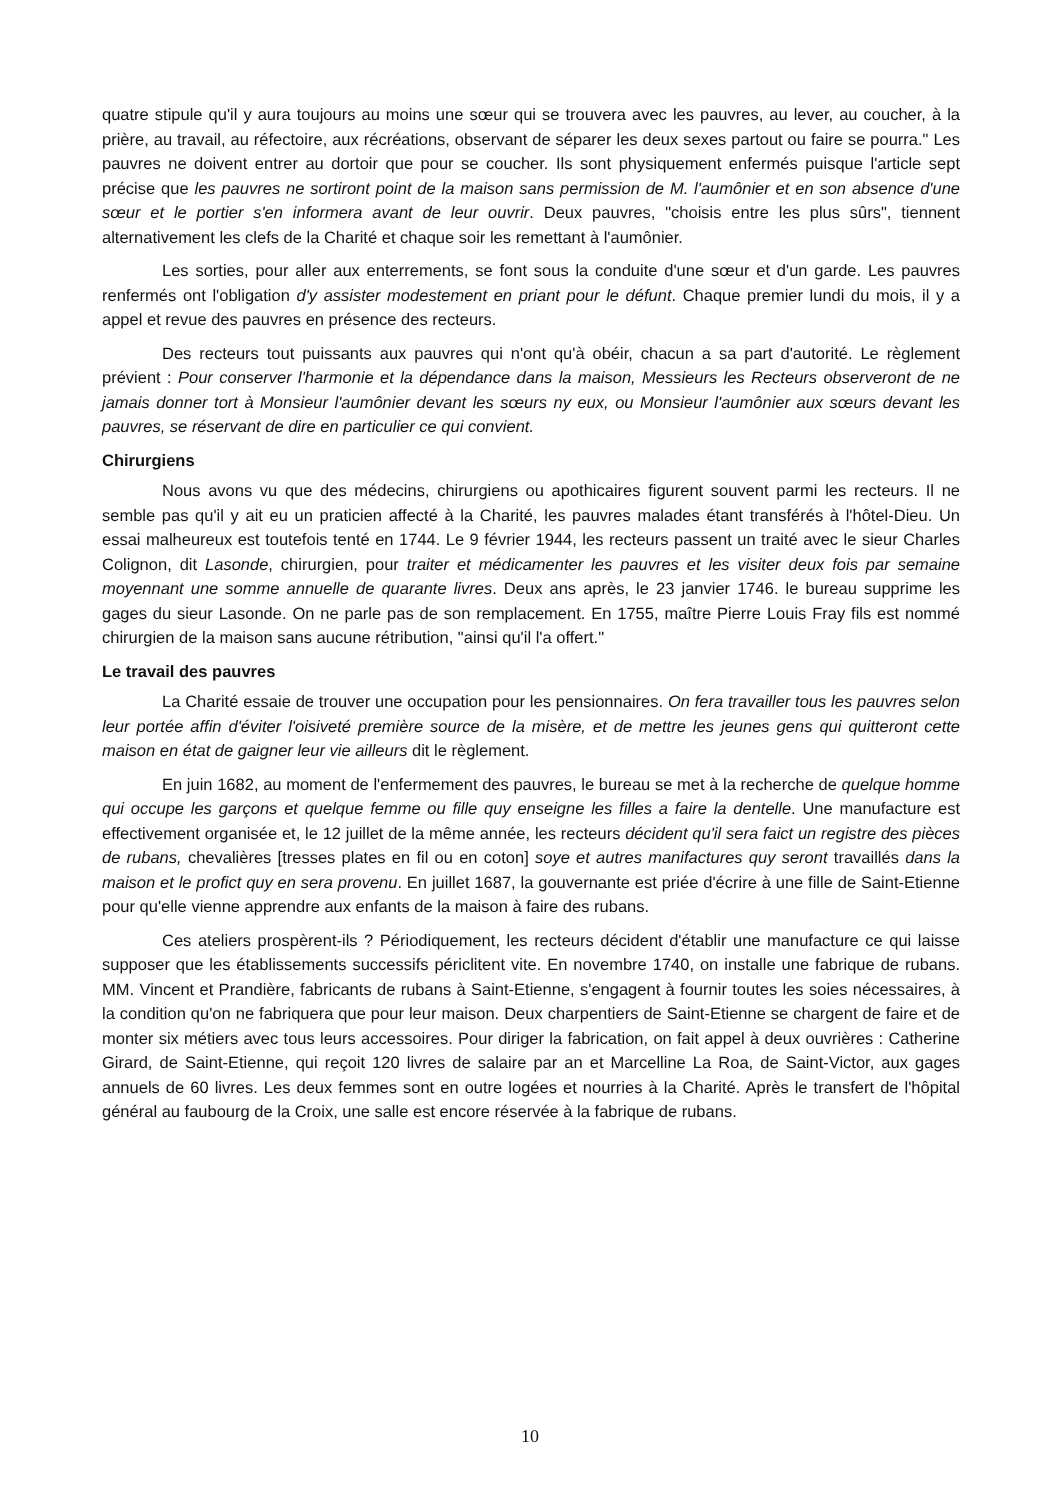quatre stipule qu'il y aura toujours au moins une sœur qui se trouvera avec les pauvres, au lever, au coucher, à la prière, au travail, au réfectoire, aux récréations, observant de séparer les deux sexes partout ou faire se pourra." Les pauvres ne doivent entrer au dortoir que pour se coucher. Ils sont physiquement enfermés puisque l'article sept précise que les pauvres ne sortiront point de la maison sans permission de M. l'aumônier et en son absence d'une sœur et le portier s'en informera avant de leur ouvrir. Deux pauvres, "choisis entre les plus sûrs", tiennent alternativement les clefs de la Charité et chaque soir les remettant à l'aumônier.
Les sorties, pour aller aux enterrements, se font sous la conduite d'une sœur et d'un garde. Les pauvres renfermés ont l'obligation d'y assister modestement en priant pour le défunt. Chaque premier lundi du mois, il y a appel et revue des pauvres en présence des recteurs.
Des recteurs tout puissants aux pauvres qui n'ont qu'à obéir, chacun a sa part d'autorité. Le règlement prévient : Pour conserver l'harmonie et la dépendance dans la maison, Messieurs les Recteurs observeront de ne jamais donner tort à Monsieur l'aumônier devant les sœurs ny eux, ou Monsieur l'aumônier aux sœurs devant les pauvres, se réservant de dire en particulier ce qui convient.
Chirurgiens
Nous avons vu que des médecins, chirurgiens ou apothicaires figurent souvent parmi les recteurs. Il ne semble pas qu'il y ait eu un praticien affecté à la Charité, les pauvres malades étant transférés à l'hôtel-Dieu. Un essai malheureux est toutefois tenté en 1744. Le 9 février 1944, les recteurs passent un traité avec le sieur Charles Colignon, dit Lasonde, chirurgien, pour traiter et médicamenter les pauvres et les visiter deux fois par semaine moyennant une somme annuelle de quarante livres. Deux ans après, le 23 janvier 1746. le bureau supprime les gages du sieur Lasonde. On ne parle pas de son remplacement. En 1755, maître Pierre Louis Fray fils est nommé chirurgien de la maison sans aucune rétribution, "ainsi qu'il l'a offert."
Le travail des pauvres
La Charité essaie de trouver une occupation pour les pensionnaires. On fera travailler tous les pauvres selon leur portée affin d'éviter l'oisiveté première source de la misère, et de mettre les jeunes gens qui quitteront cette maison en état de gaigner leur vie ailleurs dit le règlement.
En juin 1682, au moment de l'enfermement des pauvres, le bureau se met à la recherche de quelque homme qui occupe les garçons et quelque femme ou fille quy enseigne les filles a faire la dentelle. Une manufacture est effectivement organisée et, le 12 juillet de la même année, les recteurs décident qu'il sera faict un registre des pièces de rubans, chevalières [tresses plates en fil ou en coton] soye et autres manifactures quy seront travaillés dans la maison et le profict quy en sera provenu. En juillet 1687, la gouvernante est priée d'écrire à une fille de Saint-Etienne pour qu'elle vienne apprendre aux enfants de la maison à faire des rubans.
Ces ateliers prospèrent-ils ? Périodiquement, les recteurs décident d'établir une manufacture ce qui laisse supposer que les établissements successifs périclitent vite. En novembre 1740, on installe une fabrique de rubans. MM. Vincent et Prandière, fabricants de rubans à Saint-Etienne, s'engagent à fournir toutes les soies nécessaires, à la condition qu'on ne fabriquera que pour leur maison. Deux charpentiers de Saint-Etienne se chargent de faire et de monter six métiers avec tous leurs accessoires. Pour diriger la fabrication, on fait appel à deux ouvrières : Catherine Girard, de Saint-Etienne, qui reçoit 120 livres de salaire par an et Marcelline La Roa, de Saint-Victor, aux gages annuels de 60 livres. Les deux femmes sont en outre logées et nourries à la Charité. Après le transfert de l'hôpital général au faubourg de la Croix, une salle est encore réservée à la fabrique de rubans.
10